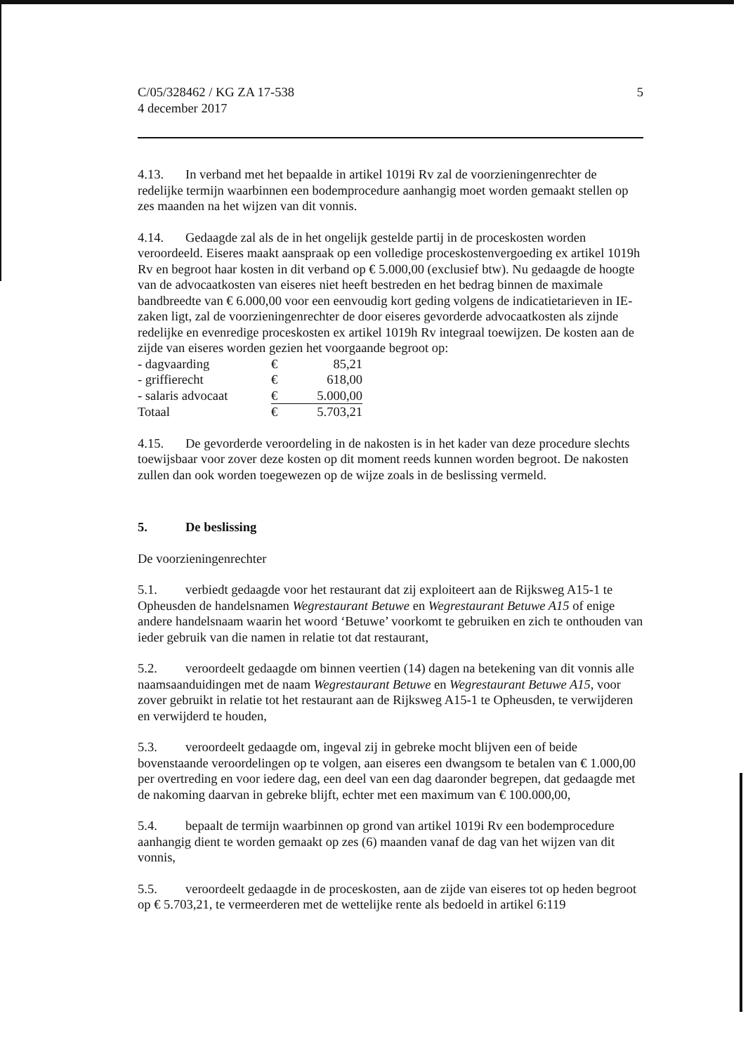C/05/328462 / KG ZA 17-538
4 december 2017
5
4.13. In verband met het bepaalde in artikel 1019i Rv zal de voorzieningenrechter de redelijke termijn waarbinnen een bodemprocedure aanhangig moet worden gemaakt stellen op zes maanden na het wijzen van dit vonnis.
4.14. Gedaagde zal als de in het ongelijk gestelde partij in de proceskosten worden veroordeeld. Eiseres maakt aanspraak op een volledige proceskostenvergoeding ex artikel 1019h Rv en begroot haar kosten in dit verband op € 5.000,00 (exclusief btw). Nu gedaagde de hoogte van de advocaatkosten van eiseres niet heeft bestreden en het bedrag binnen de maximale bandbreedte van € 6.000,00 voor een eenvoudig kort geding volgens de indicatietarieven in IE-zaken ligt, zal de voorzieningenrechter de door eiseres gevorderde advocaatkosten als zijnde redelijke en evenredige proceskosten ex artikel 1019h Rv integraal toewijzen. De kosten aan de zijde van eiseres worden gezien het voorgaande begroot op:
| - dagvaarding | € | 85,21 |
| - griffierecht | € | 618,00 |
| - salaris advocaat | € | 5.000,00 |
| Totaal | € | 5.703,21 |
4.15. De gevorderde veroordeling in de nakosten is in het kader van deze procedure slechts toewijsbaar voor zover deze kosten op dit moment reeds kunnen worden begroot. De nakosten zullen dan ook worden toegewezen op de wijze zoals in de beslissing vermeld.
5. De beslissing
De voorzieningenrechter
5.1. verbiedt gedaagde voor het restaurant dat zij exploiteert aan de Rijksweg A15-1 te Opheusden de handelsnamen Wegrestaurant Betuwe en Wegrestaurant Betuwe A15 of enige andere handelsnaam waarin het woord ‘Betuwe’ voorkomt te gebruiken en zich te onthouden van ieder gebruik van die namen in relatie tot dat restaurant,
5.2. veroordeelt gedaagde om binnen veertien (14) dagen na betekening van dit vonnis alle naamsaanduidingen met de naam Wegrestaurant Betuwe en Wegrestaurant Betuwe A15, voor zover gebruikt in relatie tot het restaurant aan de Rijksweg A15-1 te Opheusden, te verwijderen en verwijderd te houden,
5.3. veroordeelt gedaagde om, ingeval zij in gebreke mocht blijven een of beide bovenstaande veroordelingen op te volgen, aan eiseres een dwangsom te betalen van € 1.000,00 per overtreding en voor iedere dag, een deel van een dag daaronder begrepen, dat gedaagde met de nakoming daarvan in gebreke blijft, echter met een maximum van € 100.000,00,
5.4. bepaalt de termijn waarbinnen op grond van artikel 1019i Rv een bodemprocedure aanhangig dient te worden gemaakt op zes (6) maanden vanaf de dag van het wijzen van dit vonnis,
5.5. veroordeelt gedaagde in de proceskosten, aan de zijde van eiseres tot op heden begroot op € 5.703,21, te vermeerderen met de wettelijke rente als bedoeld in artikel 6:119